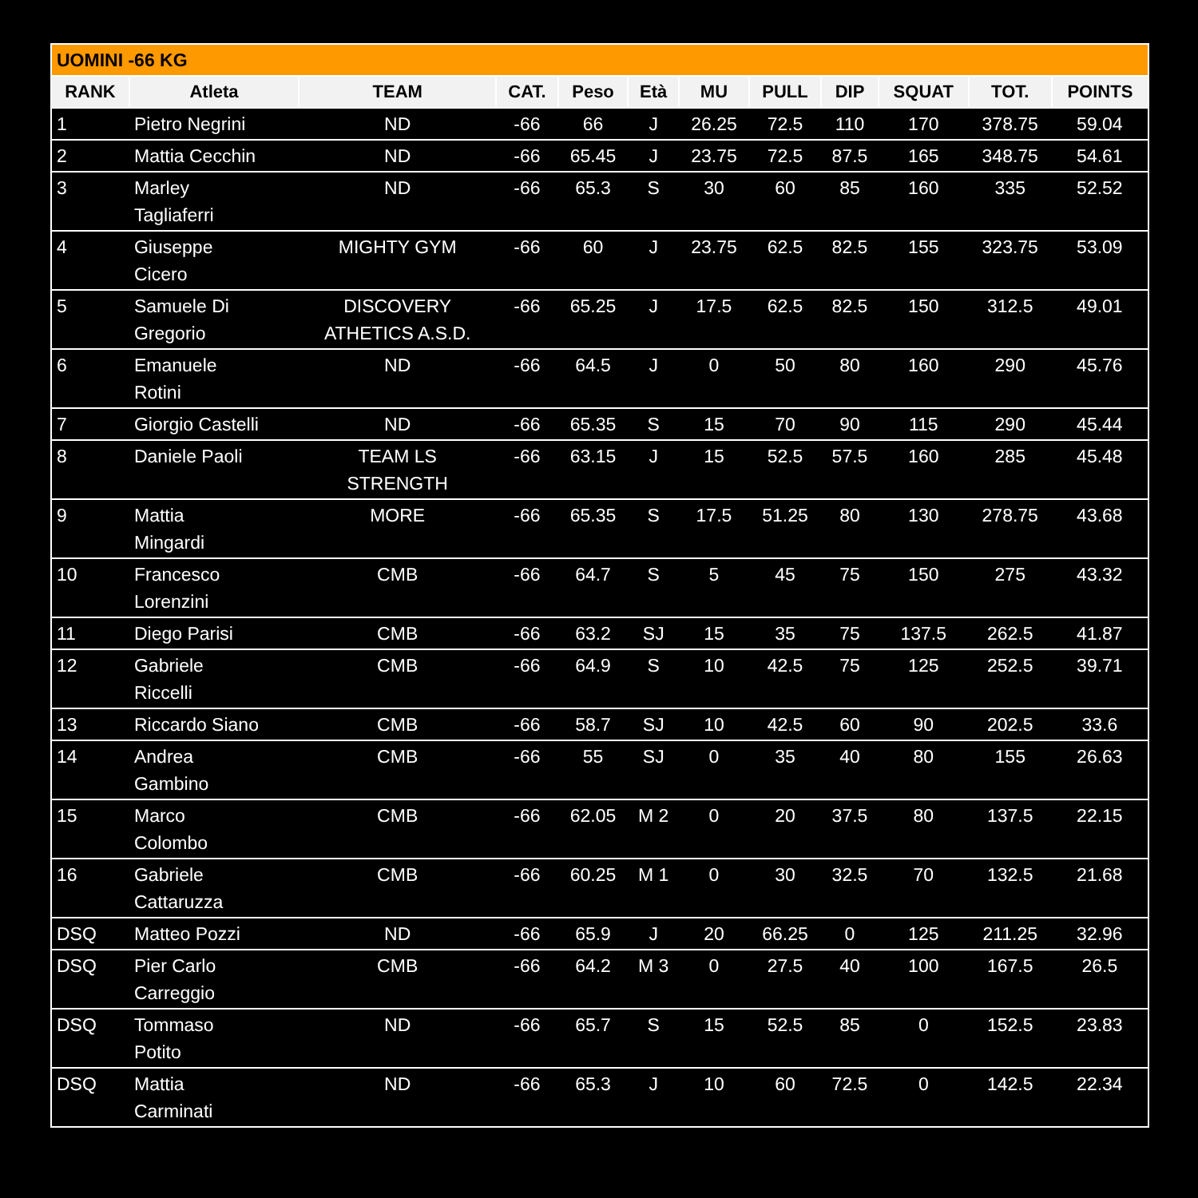| UOMINI -66 KG | | | | | | | | | | | |
| RANK | Atleta | TEAM | CAT. | Peso | Età | MU | PULL | DIP | SQUAT | TOT. | POINTS |
| 1 | Pietro Negrini | ND | -66 | 66 | J | 26.25 | 72.5 | 110 | 170 | 378.75 | 59.04 |
| 2 | Mattia Cecchin | ND | -66 | 65.45 | J | 23.75 | 72.5 | 87.5 | 165 | 348.75 | 54.61 |
| 3 | Marley Tagliaferri | ND | -66 | 65.3 | S | 30 | 60 | 85 | 160 | 335 | 52.52 |
| 4 | Giuseppe Cicero | MIGHTY GYM | -66 | 60 | J | 23.75 | 62.5 | 82.5 | 155 | 323.75 | 53.09 |
| 5 | Samuele Di Gregorio | DISCOVERY ATHETICS A.S.D. | -66 | 65.25 | J | 17.5 | 62.5 | 82.5 | 150 | 312.5 | 49.01 |
| 6 | Emanuele Rotini | ND | -66 | 64.5 | J | 0 | 50 | 80 | 160 | 290 | 45.76 |
| 7 | Giorgio Castelli | ND | -66 | 65.35 | S | 15 | 70 | 90 | 115 | 290 | 45.44 |
| 8 | Daniele Paoli | TEAM LS STRENGTH | -66 | 63.15 | J | 15 | 52.5 | 57.5 | 160 | 285 | 45.48 |
| 9 | Mattia Mingardi | MORE | -66 | 65.35 | S | 17.5 | 51.25 | 80 | 130 | 278.75 | 43.68 |
| 10 | Francesco Lorenzini | CMB | -66 | 64.7 | S | 5 | 45 | 75 | 150 | 275 | 43.32 |
| 11 | Diego Parisi | CMB | -66 | 63.2 | SJ | 15 | 35 | 75 | 137.5 | 262.5 | 41.87 |
| 12 | Gabriele Riccelli | CMB | -66 | 64.9 | S | 10 | 42.5 | 75 | 125 | 252.5 | 39.71 |
| 13 | Riccardo Siano | CMB | -66 | 58.7 | SJ | 10 | 42.5 | 60 | 90 | 202.5 | 33.6 |
| 14 | Andrea Gambino | CMB | -66 | 55 | SJ | 0 | 35 | 40 | 80 | 155 | 26.63 |
| 15 | Marco Colombo | CMB | -66 | 62.05 | M 2 | 0 | 20 | 37.5 | 80 | 137.5 | 22.15 |
| 16 | Gabriele Cattaruzza | CMB | -66 | 60.25 | M 1 | 0 | 30 | 32.5 | 70 | 132.5 | 21.68 |
| DSQ | Matteo Pozzi | ND | -66 | 65.9 | J | 20 | 66.25 | 0 | 125 | 211.25 | 32.96 |
| DSQ | Pier Carlo Carreggio | CMB | -66 | 64.2 | M 3 | 0 | 27.5 | 40 | 100 | 167.5 | 26.5 |
| DSQ | Tommaso Potito | ND | -66 | 65.7 | S | 15 | 52.5 | 85 | 0 | 152.5 | 23.83 |
| DSQ | Mattia Carminati | ND | -66 | 65.3 | J | 10 | 60 | 72.5 | 0 | 142.5 | 22.34 |